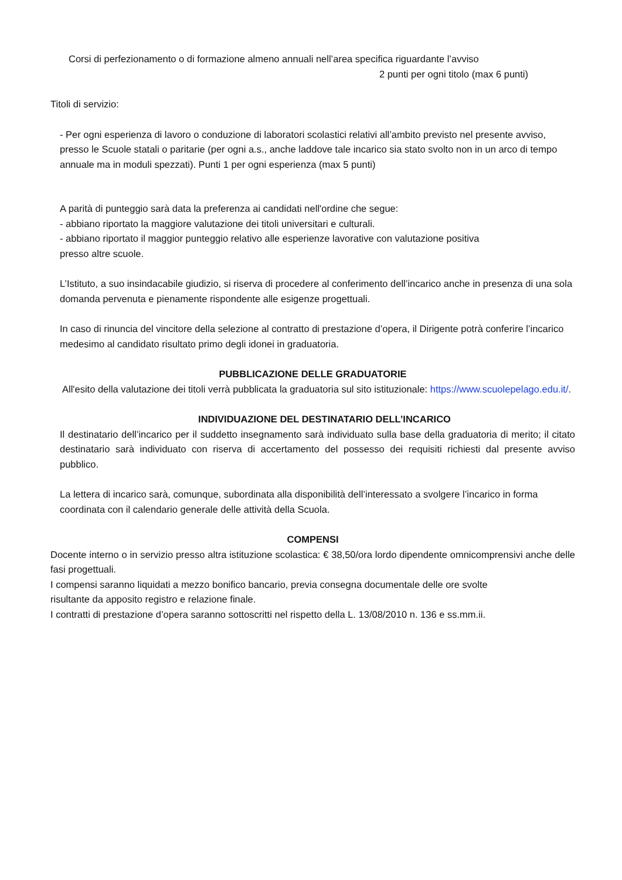Corsi di perfezionamento o di formazione almeno annuali nell’area specifica riguardante l’avviso
2 punti per ogni titolo (max 6 punti)
Titoli di servizio:
- Per ogni esperienza di lavoro o conduzione di laboratori scolastici relativi all’ambito previsto nel presente avviso, presso le Scuole statali o paritarie (per ogni a.s., anche laddove tale incarico sia stato svolto non in un arco di tempo annuale ma in moduli spezzati). Punti 1 per ogni esperienza (max 5 punti)
A parità di punteggio sarà data la preferenza ai candidati nell'ordine che segue:
- abbiano riportato la maggiore valutazione dei titoli universitari e culturali.
- abbiano riportato il maggior punteggio relativo alle esperienze lavorative con valutazione positiva
presso altre scuole.
L’Istituto, a suo insindacabile giudizio, si riserva di procedere al conferimento dell’incarico anche in presenza di una sola domanda pervenuta e pienamente rispondente alle esigenze progettuali.
In caso di rinuncia del vincitore della selezione al contratto di prestazione d’opera, il Dirigente potrà conferire l’incarico medesimo al candidato risultato primo degli idonei in graduatoria.
PUBBLICAZIONE DELLE GRADUATORIE
All'esito della valutazione dei titoli verrà pubblicata la graduatoria sul sito istituzionale: https://www.scuolepelago.edu.it/.
INDIVIDUAZIONE DEL DESTINATARIO DELL’INCARICO
Il destinatario dell’incarico per il suddetto insegnamento sarà individuato sulla base della graduatoria di merito; il citato destinatario sarà individuato con riserva di accertamento del possesso dei requisiti richiesti dal presente avviso pubblico.
La lettera di incarico sarà, comunque, subordinata alla disponibilità dell’interessato a svolgere l’incarico in forma coordinata con il calendario generale delle attività della Scuola.
COMPENSI
Docente interno o in servizio presso altra istituzione scolastica: € 38,50/ora lordo dipendente omnicomprensivi anche delle fasi progettuali.
I compensi saranno liquidati a mezzo bonifico bancario, previa consegna documentale delle ore svolte
risultante da apposito registro e relazione finale.
I contratti di prestazione d’opera saranno sottoscritti nel rispetto della L. 13/08/2010 n. 136 e ss.mm.ii.